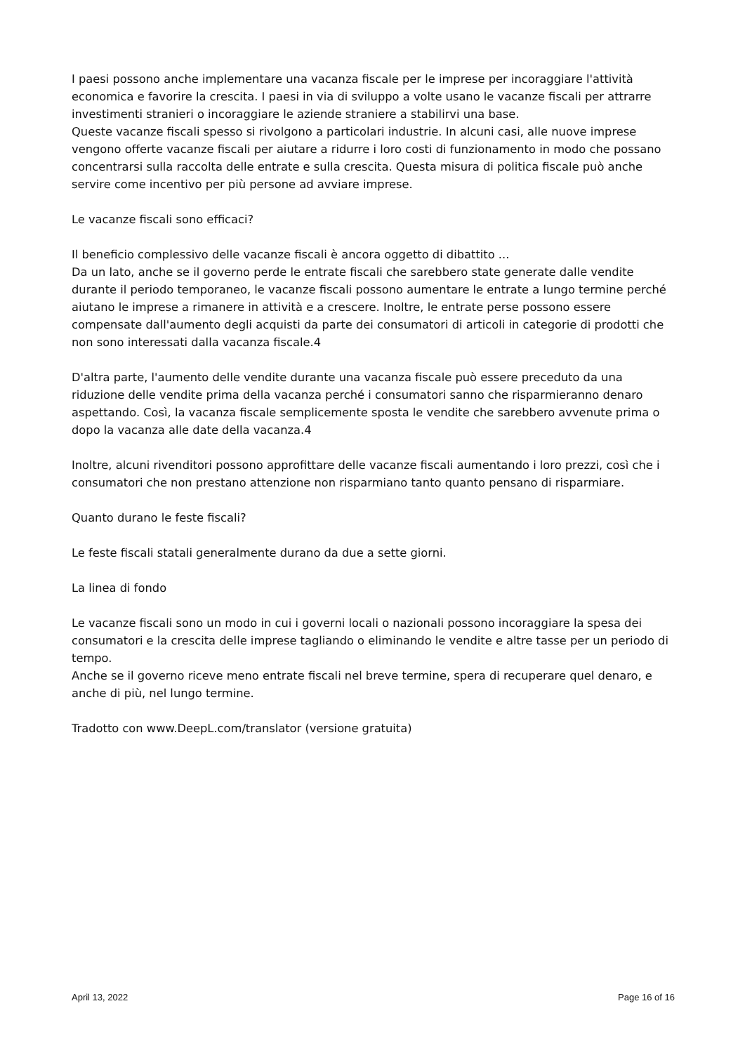I paesi possono anche implementare una vacanza fiscale per le imprese per incoraggiare l'attività economica e favorire la crescita. I paesi in via di sviluppo a volte usano le vacanze fiscali per attrarre investimenti stranieri o incoraggiare le aziende straniere a stabilirvi una base.
Queste vacanze fiscali spesso si rivolgono a particolari industrie. In alcuni casi, alle nuove imprese vengono offerte vacanze fiscali per aiutare a ridurre i loro costi di funzionamento in modo che possano concentrarsi sulla raccolta delle entrate e sulla crescita. Questa misura di politica fiscale può anche servire come incentivo per più persone ad avviare imprese.
Le vacanze fiscali sono efficaci?
Il beneficio complessivo delle vacanze fiscali è ancora oggetto di dibattito ...
Da un lato, anche se il governo perde le entrate fiscali che sarebbero state generate dalle vendite durante il periodo temporaneo, le vacanze fiscali possono aumentare le entrate a lungo termine perché aiutano le imprese a rimanere in attività e a crescere. Inoltre, le entrate perse possono essere compensate dall'aumento degli acquisti da parte dei consumatori di articoli in categorie di prodotti che non sono interessati dalla vacanza fiscale.4
D'altra parte, l'aumento delle vendite durante una vacanza fiscale può essere preceduto da una riduzione delle vendite prima della vacanza perché i consumatori sanno che risparmieranno denaro aspettando. Così, la vacanza fiscale semplicemente sposta le vendite che sarebbero avvenute prima o dopo la vacanza alle date della vacanza.4
Inoltre, alcuni rivenditori possono approfittare delle vacanze fiscali aumentando i loro prezzi, così che i consumatori che non prestano attenzione non risparmiano tanto quanto pensano di risparmiare.
Quanto durano le feste fiscali?
Le feste fiscali statali generalmente durano da due a sette giorni.
La linea di fondo
Le vacanze fiscali sono un modo in cui i governi locali o nazionali possono incoraggiare la spesa dei consumatori e la crescita delle imprese tagliando o eliminando le vendite e altre tasse per un periodo di tempo.
Anche se il governo riceve meno entrate fiscali nel breve termine, spera di recuperare quel denaro, e anche di più, nel lungo termine.
Tradotto con www.DeepL.com/translator (versione gratuita)
April 13, 2022 Page 16 of 16